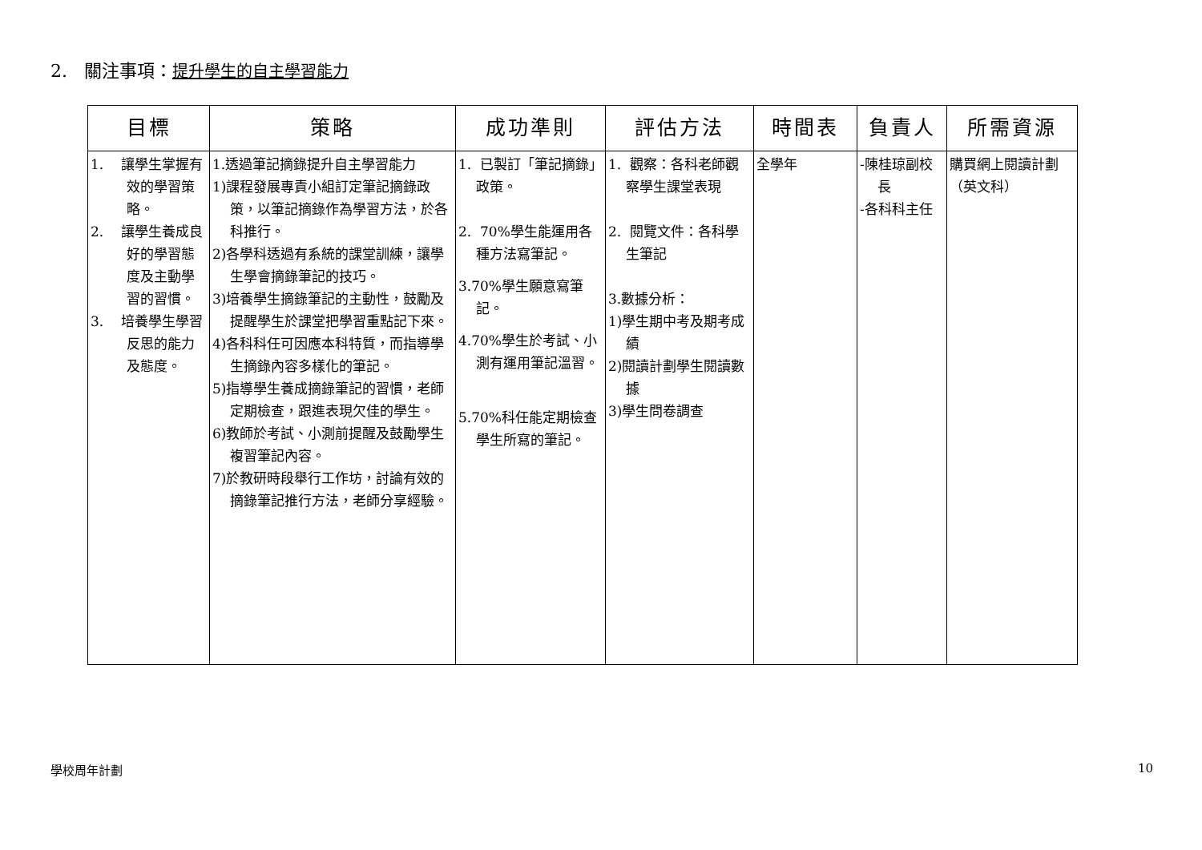2. 關注事項：提升學生的自主學習能力
| 目標 | 策略 | 成功準則 | 評估方法 | 時間表 | 負責人 | 所需資源 |
| --- | --- | --- | --- | --- | --- | --- |
| 1. 讓學生掌握有效的學習策略。 2. 讓學生養成良好的學習態度及主動學習的習慣。 3. 培養學生學習反思的能力及態度。 | 1.透過筆記摘錄提升自主學習能力 1)課程發展專責小組訂定筆記摘錄政策，以筆記摘錄作為學習方法，於各科推行。 2)各學科透過有系統的課堂訓練，讓學生學會摘錄筆記的技巧。 3)培養學生摘錄筆記的主動性，鼓勵及提醒學生於課堂把學習重點記下來。 4)各科科任可因應本科特質，而指導學生摘錄內容多樣化的筆記。 5)指導學生養成摘錄筆記的習慣，老師定期檢查，跟進表現欠佳的學生。 6)教師於考試、小測前提醒及鼓勵學生複習筆記內容。 7)於教研時段舉行工作坊，討論有效的摘錄筆記推行方法，老師分享經驗。 | 1. 已製訂「筆記摘錄」政策。 2. 70%學生能運用各種方法寫筆記。 3.70%學生願意寫筆記。 4.70%學生於考試、小測有運用筆記溫習。 5.70%科任能定期檢查學生所寫的筆記。 | 1. 觀察：各科老師觀察學生課堂表現 2. 閱覽文件：各科學生筆記 3.數據分析： 1)學生期中考及期考成績 2)閱讀計劃學生閱讀數據 3)學生問卷調查 | 全學年 | -陳桂琼副校長 -各科科主任 | 購買網上閱讀計劃（英文科） |
學校周年計劃 10